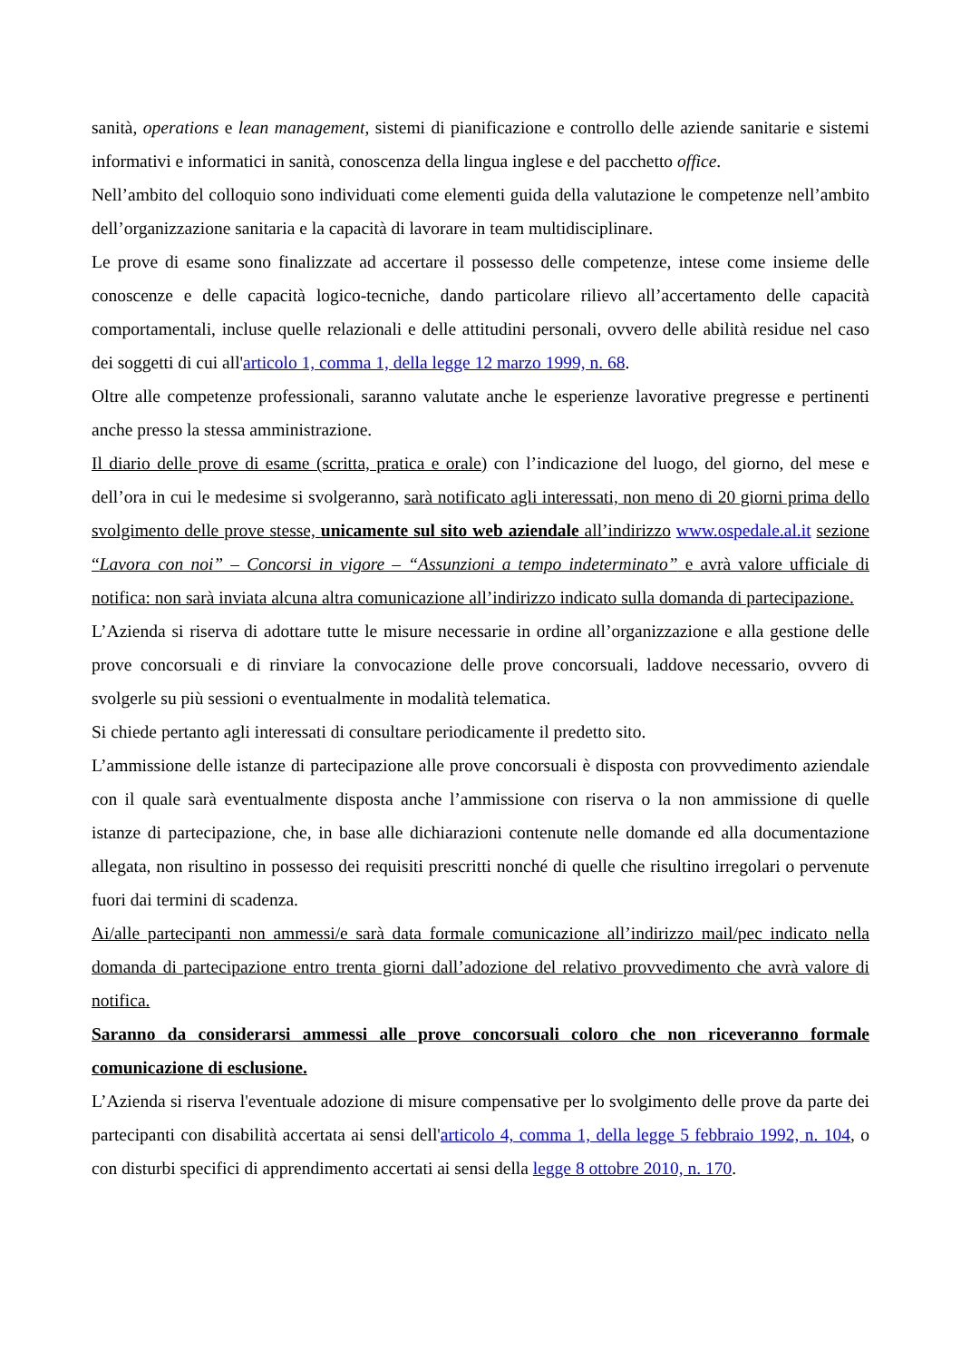sanità, operations e lean management, sistemi di pianificazione e controllo delle aziende sanitarie e sistemi informativi e informatici in sanità, conoscenza della lingua inglese e del pacchetto office.
Nell’ambito del colloquio sono individuati come elementi guida della valutazione le competenze nell’ambito dell’organizzazione sanitaria e la capacità di lavorare in team multidisciplinare.
Le prove di esame sono finalizzate ad accertare il possesso delle competenze, intese come insieme delle conoscenze e delle capacità logico-tecniche, dando particolare rilievo all’accertamento delle capacità comportamentali, incluse quelle relazionali e delle attitudini personali, ovvero delle abilità residue nel caso dei soggetti di cui all'articolo 1, comma 1, della legge 12 marzo 1999, n. 68.
Oltre alle competenze professionali, saranno valutate anche le esperienze lavorative pregresse e pertinenti anche presso la stessa amministrazione.
Il diario delle prove di esame (scritta, pratica e orale) con l’indicazione del luogo, del giorno, del mese e dell’ora in cui le medesime si svolgeranno, sarà notificato agli interessati, non meno di 20 giorni prima dello svolgimento delle prove stesse, unicamente sul sito web aziendale all’indirizzo www.ospedale.al.it sezione “Lavora con noi” – Concorsi in vigore – “Assunzioni a tempo indeterminato” e avrà valore ufficiale di notifica: non sarà inviata alcuna altra comunicazione all’indirizzo indicato sulla domanda di partecipazione.
L’Azienda si riserva di adottare tutte le misure necessarie in ordine all’organizzazione e alla gestione delle prove concorsuali e di rinviare la convocazione delle prove concorsuali, laddove necessario, ovvero di svolgerle su più sessioni o eventualmente in modalità telematica.
Si chiede pertanto agli interessati di consultare periodicamente il predetto sito.
L’ammissione delle istanze di partecipazione alle prove concorsuali è disposta con provvedimento aziendale con il quale sarà eventualmente disposta anche l’ammissione con riserva o la non ammissione di quelle istanze di partecipazione, che, in base alle dichiarazioni contenute nelle domande ed alla documentazione allegata, non risultino in possesso dei requisiti prescritti nonché di quelle che risultino irregolari o pervenute fuori dai termini di scadenza.
Ai/alle partecipanti non ammessi/e sarà data formale comunicazione all’indirizzo mail/pec indicato nella domanda di partecipazione entro trenta giorni dall’adozione del relativo provvedimento che avrà valore di notifica.
Saranno da considerarsi ammessi alle prove concorsuali coloro che non riceveranno formale comunicazione di esclusione.
L’Azienda si riserva l'eventuale adozione di misure compensative per lo svolgimento delle prove da parte dei partecipanti con disabilità accertata ai sensi dell'articolo 4, comma 1, della legge 5 febbraio 1992, n. 104, o con disturbi specifici di apprendimento accertati ai sensi della legge 8 ottobre 2010, n. 170.